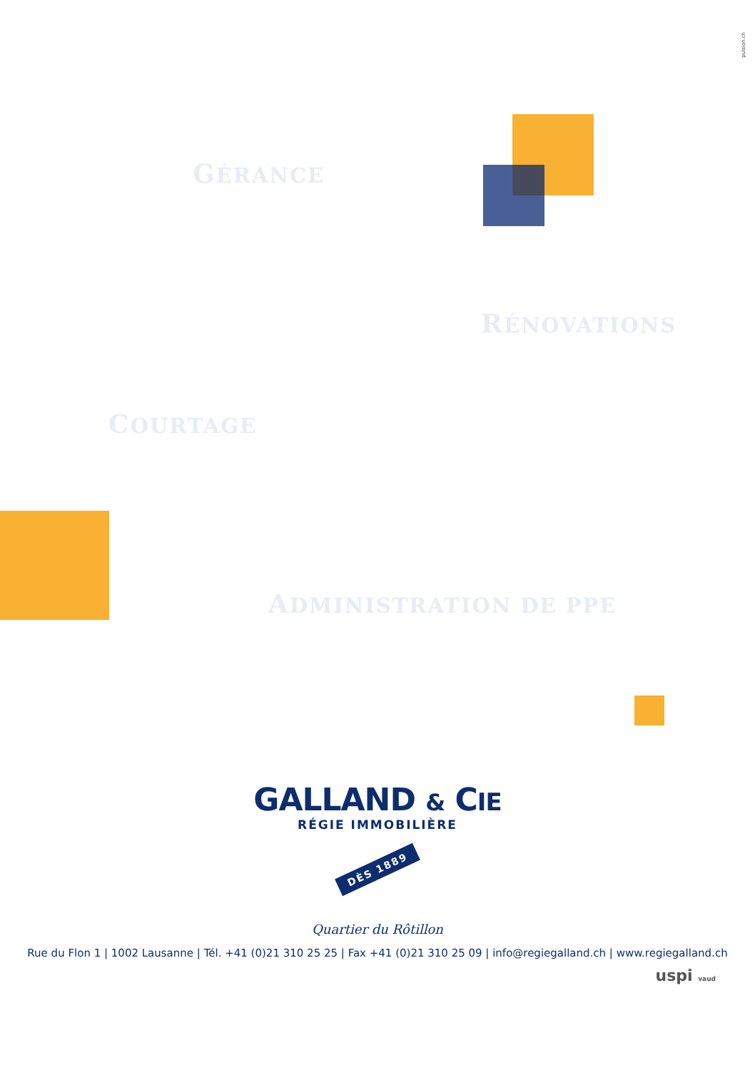pulsion.ch
GÉRANCE
RÉNOVATIONS
COURTAGE
ADMINISTRATION DE PPE
GALLAND & CIE
RÉGIE IMMOBILIÈRE
DÈS 1889
Quartier du Rôtillon
Rue du Flon 1 | 1002 Lausanne | Tél. +41 (0)21 310 25 25 | Fax +41 (0)21 310 25 09 | info@regiegalland.ch | www.regiegalland.ch
uspi vaud